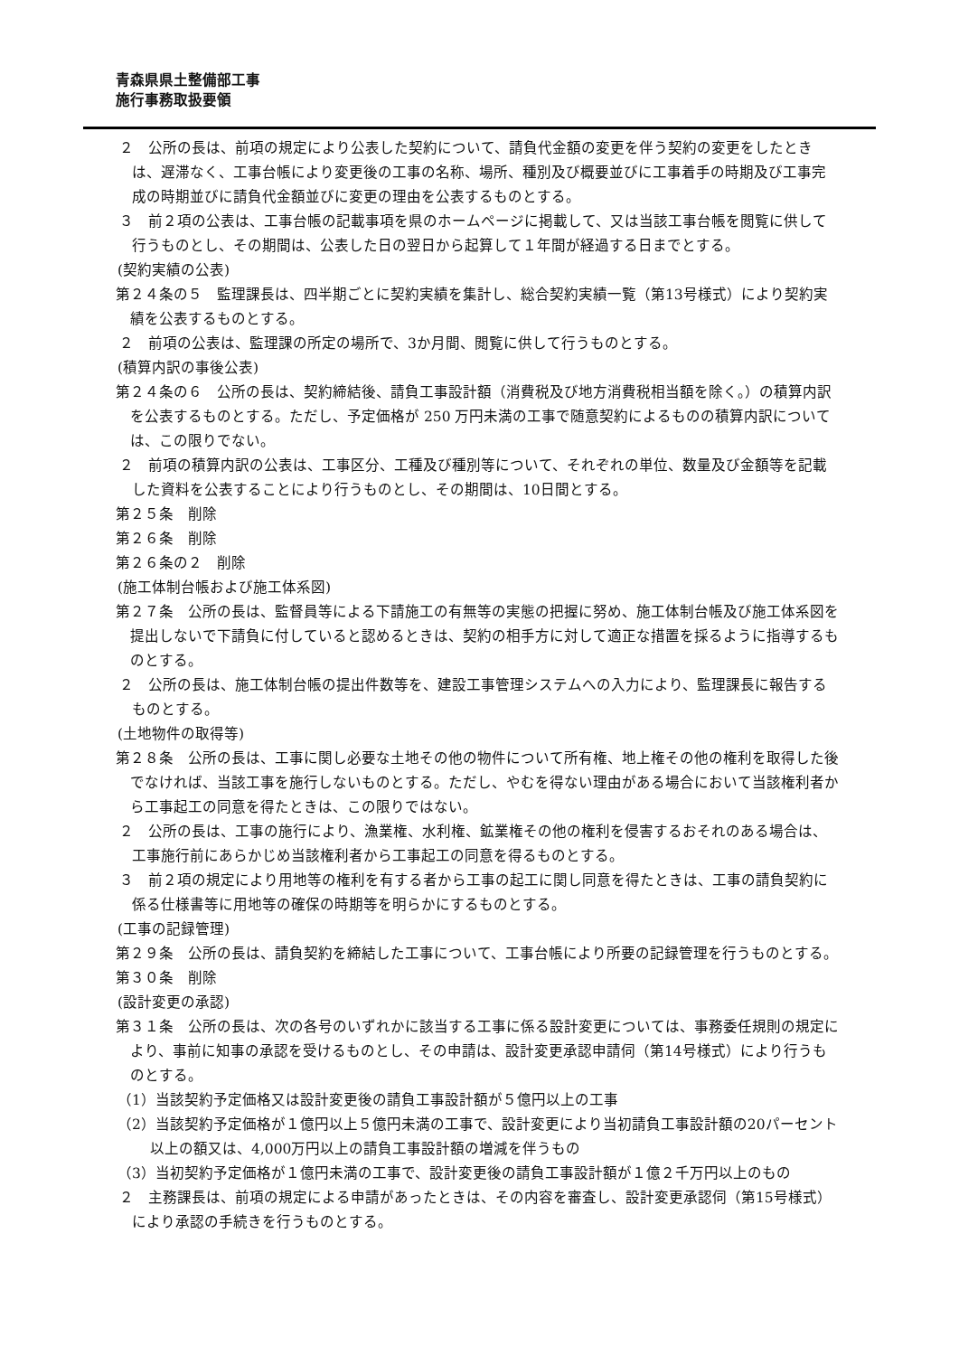青森県県土整備部工事
施行事務取扱要領
２　公所の長は、前項の規定により公表した契約について、請負代金額の変更を伴う契約の変更をしたときは、遅滞なく、工事台帳により変更後の工事の名称、場所、種別及び概要並びに工事着手の時期及び工事完成の時期並びに請負代金額並びに変更の理由を公表するものとする。
３　前２項の公表は、工事台帳の記載事項を県のホームページに掲載して、又は当該工事台帳を閲覧に供して行うものとし、その期間は、公表した日の翌日から起算して１年間が経過する日までとする。
(契約実績の公表)
第２４条の５　監理課長は、四半期ごとに契約実績を集計し、総合契約実績一覧（第13号様式）により契約実績を公表するものとする。
２　前項の公表は、監理課の所定の場所で、3か月間、閲覧に供して行うものとする。
(積算内訳の事後公表)
第２４条の６　公所の長は、契約締結後、請負工事設計額（消費税及び地方消費税相当額を除く。）の積算内訳を公表するものとする。ただし、予定価格が 250 万円未満の工事で随意契約によるものの積算内訳については、この限りでない。
２　前項の積算内訳の公表は、工事区分、工種及び種別等について、それぞれの単位、数量及び金額等を記載した資料を公表することにより行うものとし、その期間は、10日間とする。
第２５条　削除
第２６条　削除
第２６条の２　削除
(施工体制台帳および施工体系図)
第２７条　公所の長は、監督員等による下請施工の有無等の実態の把握に努め、施工体制台帳及び施工体系図を提出しないで下請負に付していると認めるときは、契約の相手方に対して適正な措置を採るように指導するものとする。
２　公所の長は、施工体制台帳の提出件数等を、建設工事管理システムへの入力により、監理課長に報告するものとする。
(土地物件の取得等)
第２８条　公所の長は、工事に関し必要な土地その他の物件について所有権、地上権その他の権利を取得した後でなければ、当該工事を施行しないものとする。ただし、やむを得ない理由がある場合において当該権利者から工事起工の同意を得たときは、この限りではない。
２　公所の長は、工事の施行により、漁業権、水利権、鉱業権その他の権利を侵害するおそれのある場合は、工事施行前にあらかじめ当該権利者から工事起工の同意を得るものとする。
３　前２項の規定により用地等の権利を有する者から工事の起工に関し同意を得たときは、工事の請負契約に係る仕様書等に用地等の確保の時期等を明らかにするものとする。
(工事の記録管理)
第２９条　公所の長は、請負契約を締結した工事について、工事台帳により所要の記録管理を行うものとする。
第３０条　削除
(設計変更の承認)
第３１条　公所の長は、次の各号のいずれかに該当する工事に係る設計変更については、事務委任規則の規定により、事前に知事の承認を受けるものとし、その申請は、設計変更承認申請伺（第14号様式）により行うものとする。
（1）当該契約予定価格又は設計変更後の請負工事設計額が５億円以上の工事
（2）当該契約予定価格が１億円以上５億円未満の工事で、設計変更により当初請負工事設計額の20パーセント以上の額又は、4,000万円以上の請負工事設計額の増減を伴うもの
（3）当初契約予定価格が１億円未満の工事で、設計変更後の請負工事設計額が１億２千万円以上のもの
２　主務課長は、前項の規定による申請があったときは、その内容を審査し、設計変更承認伺（第15号様式）により承認の手続きを行うものとする。